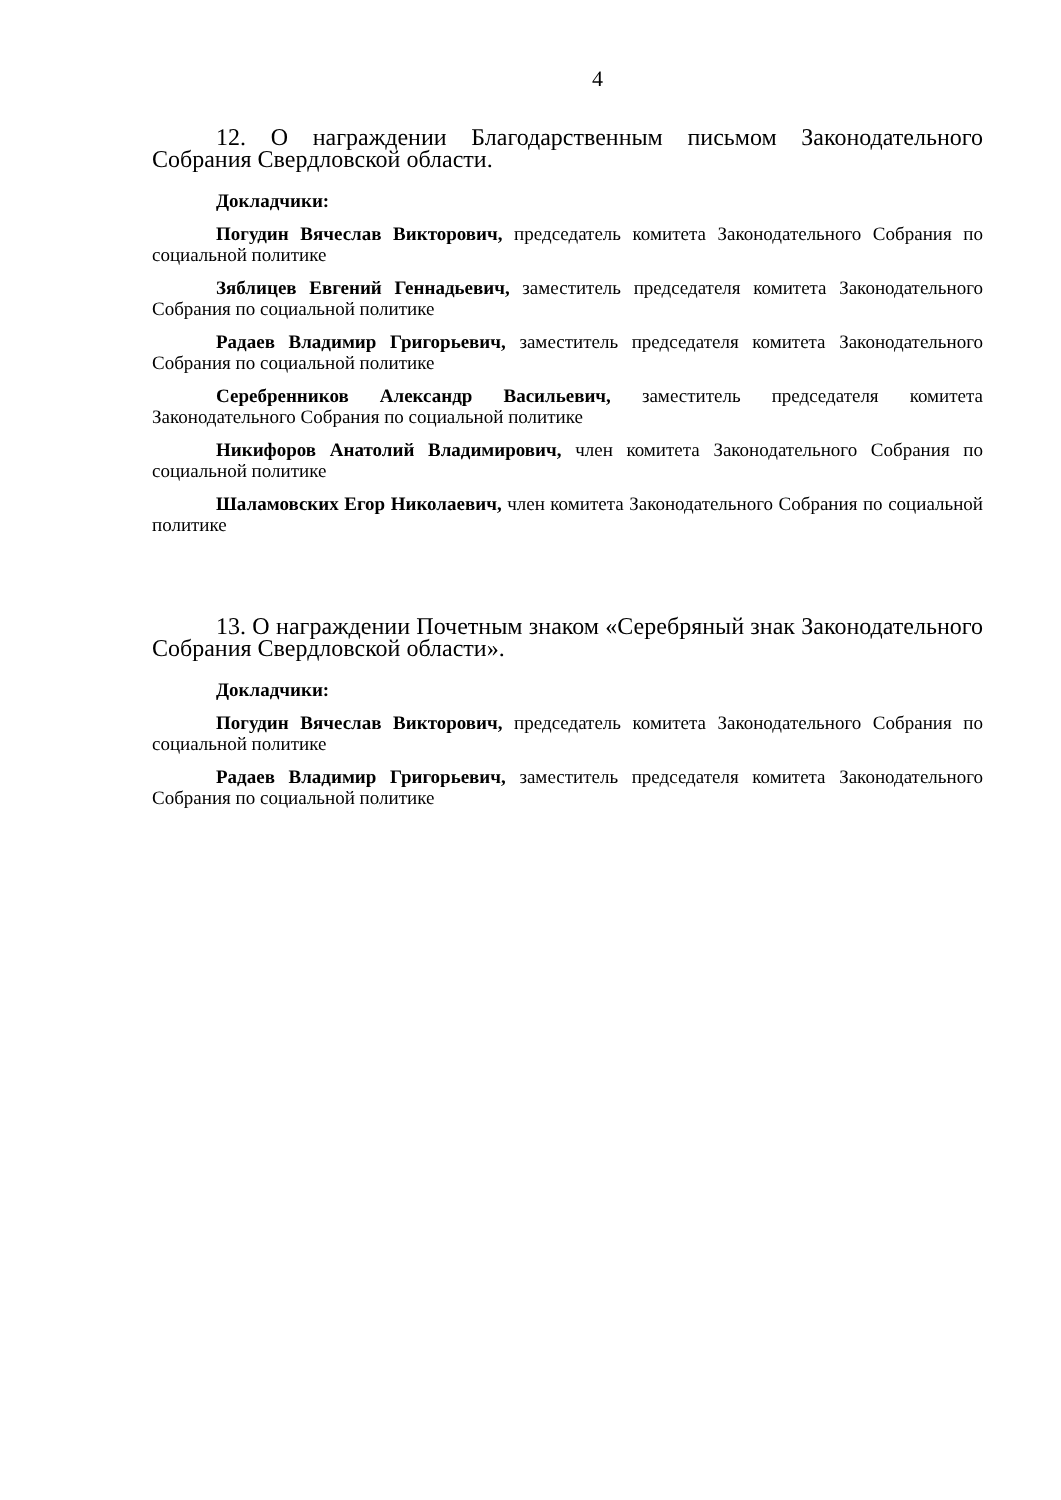4
12. О награждении Благодарственным письмом Законодательного Собрания Свердловской области.
Докладчики:
Погудин Вячеслав Викторович, председатель комитета Законодательного Собрания по социальной политике
Зяблицев Евгений Геннадьевич, заместитель председателя комитета Законодательного Собрания по социальной политике
Радаев Владимир Григорьевич, заместитель председателя комитета Законодательного Собрания по социальной политике
Серебренников Александр Васильевич, заместитель председателя комитета Законодательного Собрания по социальной политике
Никифоров Анатолий Владимирович, член комитета Законодательного Собрания по социальной политике
Шаламовских Егор Николаевич, член комитета Законодательного Собрания по социальной политике
13. О награждении Почетным знаком «Серебряный знак Законодательного Собрания Свердловской области».
Докладчики:
Погудин Вячеслав Викторович, председатель комитета Законодательного Собрания по социальной политике
Радаев Владимир Григорьевич, заместитель председателя комитета Законодательного Собрания по социальной политике